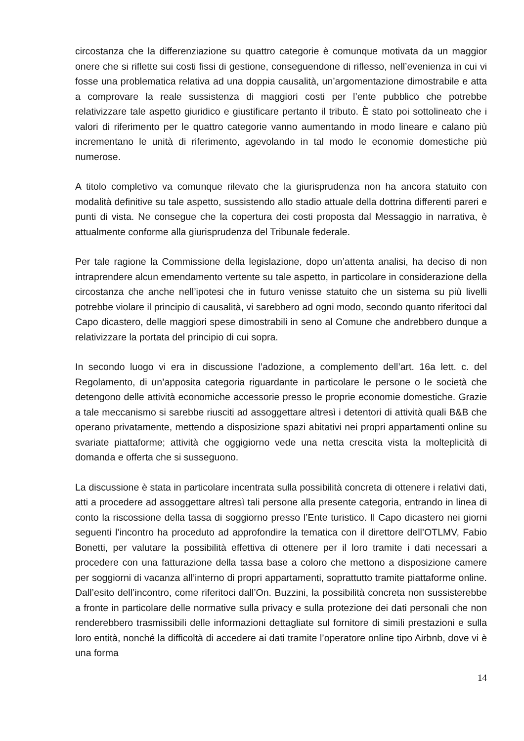circostanza che la differenziazione su quattro categorie è comunque motivata da un maggior onere che si riflette sui costi fissi di gestione, conseguendone di riflesso, nell’evenienza in cui vi fosse una problematica relativa ad una doppia causalità, un’argomentazione dimostrabile e atta a comprovare la reale sussistenza di maggiori costi per l’ente pubblico che potrebbe relativizzare tale aspetto giuridico e giustificare pertanto il tributo. È stato poi sottolineato che i valori di riferimento per le quattro categorie vanno aumentando in modo lineare e calano più incrementano le unità di riferimento, agevolando in tal modo le economie domestiche più numerose.
A titolo completivo va comunque rilevato che la giurisprudenza non ha ancora statuito con modalità definitive su tale aspetto, sussistendo allo stadio attuale della dottrina differenti pareri e punti di vista. Ne consegue che la copertura dei costi proposta dal Messaggio in narrativa, è attualmente conforme alla giurisprudenza del Tribunale federale.
Per tale ragione la Commissione della legislazione, dopo un’attenta analisi, ha deciso di non intraprendere alcun emendamento vertente su tale aspetto, in particolare in considerazione della circostanza che anche nell’ipotesi che in futuro venisse statuito che un sistema su più livelli potrebbe violare il principio di causalità, vi sarebbero ad ogni modo, secondo quanto riferitoci dal Capo dicastero, delle maggiori spese dimostrabili in seno al Comune che andrebbero dunque a relativizzare la portata del principio di cui sopra.
In secondo luogo vi era in discussione l’adozione, a complemento dell’art. 16a lett. c. del Regolamento, di un’apposita categoria riguardante in particolare le persone o le società che detengono delle attività economiche accessorie presso le proprie economie domestiche. Grazie a tale meccanismo si sarebbe riusciti ad assoggettare altresì i detentori di attività quali B&B che operano privatamente, mettendo a disposizione spazi abitativi nei propri appartamenti online su svariate piattaforme; attività che oggigiorno vede una netta crescita vista la molteplicità di domanda e offerta che si susseguono.
La discussione è stata in particolare incentrata sulla possibilità concreta di ottenere i relativi dati, atti a procedere ad assoggettare altresì tali persone alla presente categoria, entrando in linea di conto la riscossione della tassa di soggiorno presso l’Ente turistico. Il Capo dicastero nei giorni seguenti l’incontro ha proceduto ad approfondire la tematica con il direttore dell’OTLMV, Fabio Bonetti, per valutare la possibilità effettiva di ottenere per il loro tramite i dati necessari a procedere con una fatturazione della tassa base a coloro che mettono a disposizione camere per soggiorni di vacanza all’interno di propri appartamenti, soprattutto tramite piattaforme online. Dall’esito dell’incontro, come riferitoci dall’On. Buzzini, la possibilità concreta non sussisterebbe a fronte in particolare delle normative sulla privacy e sulla protezione dei dati personali che non renderebbero trasmissibili delle informazioni dettagliate sul fornitore di simili prestazioni e sulla loro entità, nonché la difficoltà di accedere ai dati tramite l’operatore online tipo Airbnb, dove vi è una forma
14